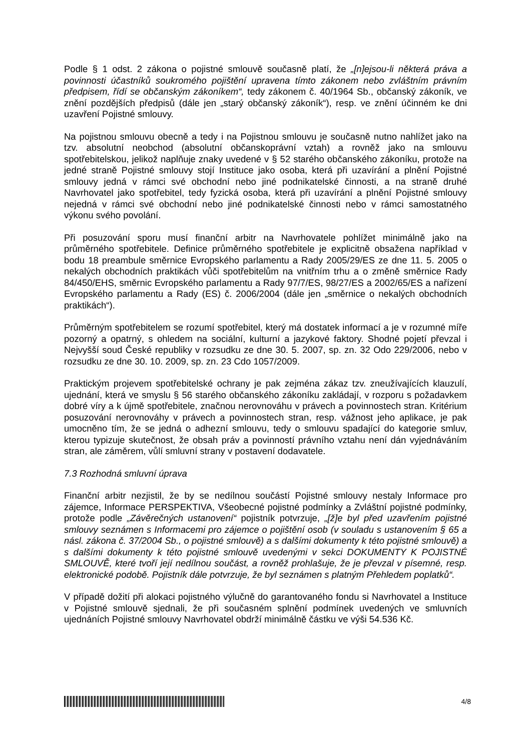Podle § 1 odst. 2 zákona o pojistné smlouvě současně platí, že „[n]ejsou-li některá práva a povinnosti účastníků soukromého pojištění upravena tímto zákonem nebo zvláštním právním předpisem, řídí se občanským zákoníkem“, tedy zákonem č. 40/1964 Sb., občanský zákoník, ve znění pozdějších předpisů (dále jen „starý občanský zákoník“), resp. ve znění účinném ke dni uzavření Pojistné smlouvy.
Na pojistnou smlouvu obecně a tedy i na Pojistnou smlouvu je současně nutno nahlížet jako na tzv. absolutní neobchod (absolutní občanskoprávní vztah) a rovněž jako na smlouvu spotřebitelskou, jelikož naplňuje znaky uvedené v § 52 starého občanského zákoníku, protože na jedné straně Pojistné smlouvy stojí Instituce jako osoba, která při uzavírání a plnění Pojistné smlouvy jedná v rámci své obchodní nebo jiné podnikatelské činnosti, a na straně druhé Navrhovatel jako spotřebitel, tedy fyzická osoba, která při uzavírání a plnění Pojistné smlouvy nejedná v rámci své obchodní nebo jiné podnikatelské činnosti nebo v rámci samostatného výkonu svého povolání.
Při posuzování sporu musí finanční arbitr na Navrhovatele pohlížet minimálně jako na průměrného spotřebitele. Definice průměrného spotřebitele je explicitně obsažena například v bodu 18 preambule směrnice Evropského parlamentu a Rady 2005/29/ES ze dne 11. 5. 2005 o nekalých obchodních praktikách vůči spotřebitelům na vnitřním trhu a o změně směrnice Rady 84/450/EHS, směrnic Evropského parlamentu a Rady 97/7/ES, 98/27/ES a 2002/65/ES a nařízení Evropského parlamentu a Rady (ES) č. 2006/2004 (dále jen „směrnice o nekalých obchodních praktikách“).
Průměrným spotřebitelem se rozumí spotřebitel, který má dostatek informací a je v rozumné míře pozorný a opatrný, s ohledem na sociální, kulturní a jazykové faktory. Shodné pojetí převzal i Nejvyšší soud České republiky v rozsudku ze dne 30. 5. 2007, sp. zn. 32 Odo 229/2006, nebo v rozsudku ze dne 30. 10. 2009, sp. zn. 23 Cdo 1057/2009.
Praktickým projevem spotřebitelské ochrany je pak zejména zákaz tzv. zneužívajících klauzulí, ujednání, která ve smyslu § 56 starého občanského zákoníku zakládají, v rozporu s požadavkem dobré víry a k újmě spotřebitele, značnou nerovnováhu v právech a povinnostech stran. Kritérium posuzování nerovnováhy v právech a povinnostech stran, resp. vážnost jeho aplikace, je pak umocněno tím, že se jedná o adhezní smlouvu, tedy o smlouvu spadající do kategorie smluv, kterou typizuje skutečnost, že obsah práv a povinností právního vztahu není dán vyjednáváním stran, ale záměrem, vůlí smluvní strany v postavení dodavatele.
7.3 Rozhodná smluvní úprava
Finanční arbitr nezjistil, že by se nedílnou součástí Pojistné smlouvy nestaly Informace pro zájemce, Informace PERSPEKTIVA, Všeobecné pojistné podmínky a Zvláštní pojistné podmínky, protože podle „Závěrečných ustanovení“ pojistník potvrzuje, „[ž]e byl před uzavřením pojistné smlouvy seznámen s Informacemi pro zájemce o pojištění osob (v souladu s ustanovením § 65 a násl. zákona č. 37/2004 Sb., o pojistné smlouvě) a s dalšími dokumenty k této pojistné smlouvě) a s dalšími dokumenty k této pojistné smlouvě uvedenými v sekci DOKUMENTY K POJISTNÉ SMLOUVĚ, které tvoří její nedílnou součást, a rovněž prohlašuje, že je převzal v písemné, resp. elektronické podobě. Pojistník dále potvrzuje, že byl seznámen s platným Přehledem poplatků“.
V případě dožití při alokaci pojistného výlučně do garantovaného fondu si Navrhovatel a Instituce v Pojistné smlouvě sjednali, že při současném splnění podmínek uvedených ve smluvních ujednáních Pojistné smlouvy Navrhovatel obdrží minimálně částku ve výši 54.536 Kč.
4/8